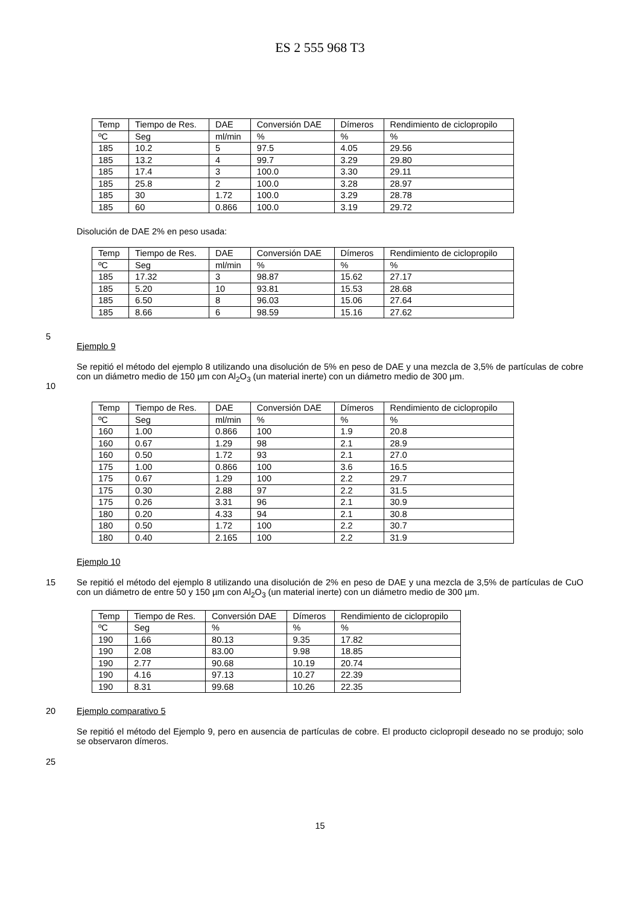ES 2 555 968 T3
| Temp | Tiempo de Res. | DAE | Conversión DAE | Dímeros | Rendimiento de ciclopropilo |
| ºC | Seg | ml/min | % | % | % |
| 185 | 10.2 | 5 | 97.5 | 4.05 | 29.56 |
| 185 | 13.2 | 4 | 99.7 | 3.29 | 29.80 |
| 185 | 17.4 | 3 | 100.0 | 3.30 | 29.11 |
| 185 | 25.8 | 2 | 100.0 | 3.28 | 28.97 |
| 185 | 30 | 1.72 | 100.0 | 3.29 | 28.78 |
| 185 | 60 | 0.866 | 100.0 | 3.19 | 29.72 |
Disolución de DAE 2% en peso usada:
| Temp | Tiempo de Res. | DAE | Conversión DAE | Dímeros | Rendimiento de ciclopropilo |
| ºC | Seg | ml/min | % | % | % |
| 185 | 17.32 | 3 | 98.87 | 15.62 | 27.17 |
| 185 | 5.20 | 10 | 93.81 | 15.53 | 28.68 |
| 185 | 6.50 | 8 | 96.03 | 15.06 | 27.64 |
| 185 | 8.66 | 6 | 98.59 | 15.16 | 27.62 |
5
Ejemplo 9
10 Se repitió el método del ejemplo 8 utilizando una disolución de 5% en peso de DAE y una mezcla de 3,5% de partículas de cobre con un diámetro medio de 150 µm con Al<sub>2</sub>O<sub>3</sub> (un material inerte) con un diámetro medio de 300 µm.
| Temp | Tiempo de Res. | DAE | Conversión DAE | Dímeros | Rendimiento de ciclopropilo |
| ºC | Seg | ml/min | % | % | % |
| 160 | 1.00 | 0.866 | 100 | 1.9 | 20.8 |
| 160 | 0.67 | 1.29 | 98 | 2.1 | 28.9 |
| 160 | 0.50 | 1.72 | 93 | 2.1 | 27.0 |
| 175 | 1.00 | 0.866 | 100 | 3.6 | 16.5 |
| 175 | 0.67 | 1.29 | 100 | 2.2 | 29.7 |
| 175 | 0.30 | 2.88 | 97 | 2.2 | 31.5 |
| 175 | 0.26 | 3.31 | 96 | 2.1 | 30.9 |
| 180 | 0.20 | 4.33 | 94 | 2.1 | 30.8 |
| 180 | 0.50 | 1.72 | 100 | 2.2 | 30.7 |
| 180 | 0.40 | 2.165 | 100 | 2.2 | 31.9 |
Ejemplo 10
15 Se repitió el método del ejemplo 8 utilizando una disolución de 2% en peso de DAE y una mezcla de 3,5% de partículas de CuO con un diámetro de entre 50 y 150 µm con Al<sub>2</sub>O<sub>3</sub> (un material inerte) con un diámetro medio de 300 µm.
| Temp | Tiempo de Res. | Conversión DAE | Dímeros | Rendimiento de ciclopropilo |
| ºC | Seg | % | % | % |
| 190 | 1.66 | 80.13 | 9.35 | 17.82 |
| 190 | 2.08 | 83.00 | 9.98 | 18.85 |
| 190 | 2.77 | 90.68 | 10.19 | 20.74 |
| 190 | 4.16 | 97.13 | 10.27 | 22.39 |
| 190 | 8.31 | 99.68 | 10.26 | 22.35 |
20 Ejemplo comparativo 5
Se repitió el método del Ejemplo 9, pero en ausencia de partículas de cobre. El producto ciclopropil deseado no se produjo; solo se observaron dímeros.
25
15